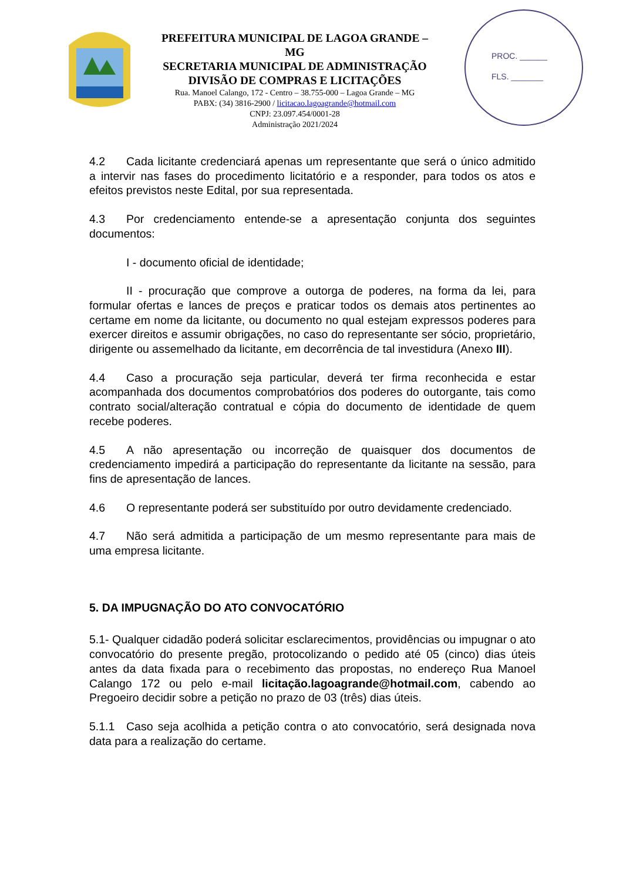PREFEITURA MUNICIPAL DE LAGOA GRANDE – MG
SECRETARIA MUNICIPAL DE ADMINISTRAÇÃO
DIVISÃO DE COMPRAS E LICITAÇÕES
Rua. Manoel Calango, 172 - Centro – 38.755-000 – Lagoa Grande – MG
PABX: (34) 3816-2900 / licitacao.lagoagrande@hotmail.com
CNPJ: 23.097.454/0001-28
Administração 2021/2024
PROC. ______
FLS. _______
4.2 Cada licitante credenciará apenas um representante que será o único admitido a intervir nas fases do procedimento licitatório e a responder, para todos os atos e efeitos previstos neste Edital, por sua representada.
4.3 Por credenciamento entende-se a apresentação conjunta dos seguintes documentos:
I - documento oficial de identidade;
II - procuração que comprove a outorga de poderes, na forma da lei, para formular ofertas e lances de preços e praticar todos os demais atos pertinentes ao certame em nome da licitante, ou documento no qual estejam expressos poderes para exercer direitos e assumir obrigações, no caso do representante ser sócio, proprietário, dirigente ou assemelhado da licitante, em decorrência de tal investidura (Anexo III).
4.4 Caso a procuração seja particular, deverá ter firma reconhecida e estar acompanhada dos documentos comprobatórios dos poderes do outorgante, tais como contrato social/alteração contratual e cópia do documento de identidade de quem recebe poderes.
4.5 A não apresentação ou incorreção de quaisquer dos documentos de credenciamento impedirá a participação do representante da licitante na sessão, para fins de apresentação de lances.
4.6 O representante poderá ser substituído por outro devidamente credenciado.
4.7 Não será admitida a participação de um mesmo representante para mais de uma empresa licitante.
5. DA IMPUGNAÇÃO DO ATO CONVOCATÓRIO
5.1- Qualquer cidadão poderá solicitar esclarecimentos, providências ou impugnar o ato convocatório do presente pregão, protocolizando o pedido até 05 (cinco) dias úteis antes da data fixada para o recebimento das propostas, no endereço Rua Manoel Calango 172 ou pelo e-mail licitação.lagoagrande@hotmail.com, cabendo ao Pregoeiro decidir sobre a petição no prazo de 03 (três) dias úteis.
5.1.1 Caso seja acolhida a petição contra o ato convocatório, será designada nova data para a realização do certame.